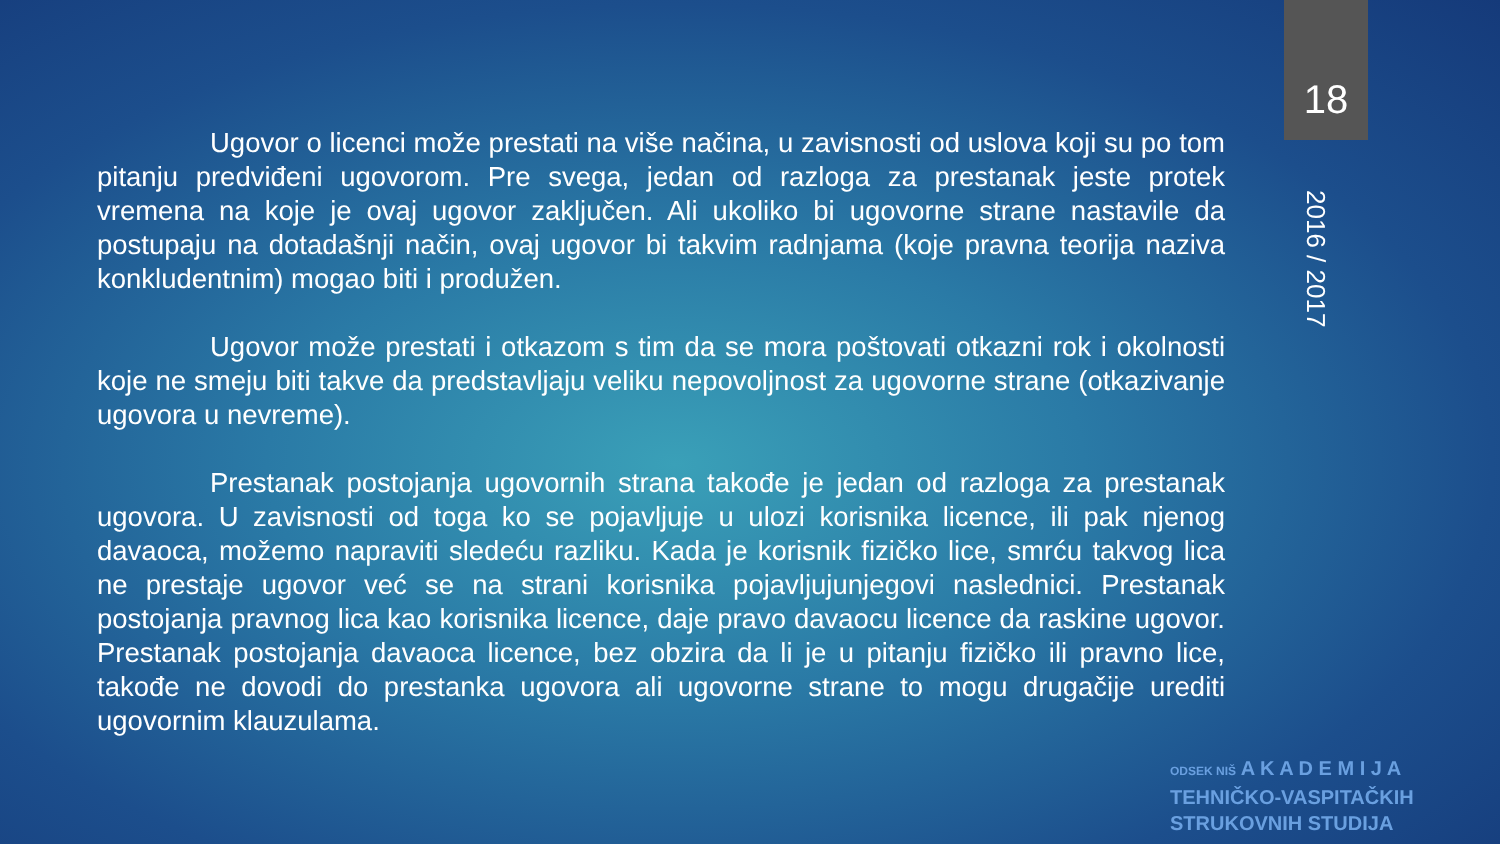18
2016 / 2017
Ugovor o licenci može prestati na više načina, u zavisnosti od uslova koji su po tom pitanju predviđeni ugovorom. Pre svega, jedan od razloga za prestanak jeste protek vremena na koje je ovaj ugovor zaključen. Ali ukoliko bi ugovorne strane nastavile da postupaju na dotadašnji način, ovaj ugovor bi takvim radnjama (koje pravna teorija naziva konkludentnim) mogao biti i produžen.
Ugovor može prestati i otkazom s tim da se mora poštovati otkazni rok i okolnosti koje ne smeju biti takve da predstavljaju veliku nepovoljnost za ugovorne strane (otkazivanje ugovora u nevreme).
Prestanak postojanja ugovornih strana takođe je jedan od razloga za prestanak ugovora. U zavisnosti od toga ko se pojavljuje u ulozi korisnika licence, ili pak njenog davaoca, možemo napraviti sledeću razliku. Kada je korisnik fizičko lice, smrću takvog lica ne prestaje ugovor već se na strani korisnika pojavljujunjegovi naslednici. Prestanak postojanja pravnog lica kao korisnika licence, daje pravo davaocu licence da raskine ugovor. Prestanak postojanja davaoca licence, bez obzira da li je u pitanju fizičko ili pravno lice, takođe ne dovodi do prestanka ugovora ali ugovorne strane to mogu drugačije urediti ugovornim klauzulama.
ODSEK NIŠ A K A D E M I J A
TEHNIČKO-VASPITAČKIH
STRUKOVNIH STUDIJA